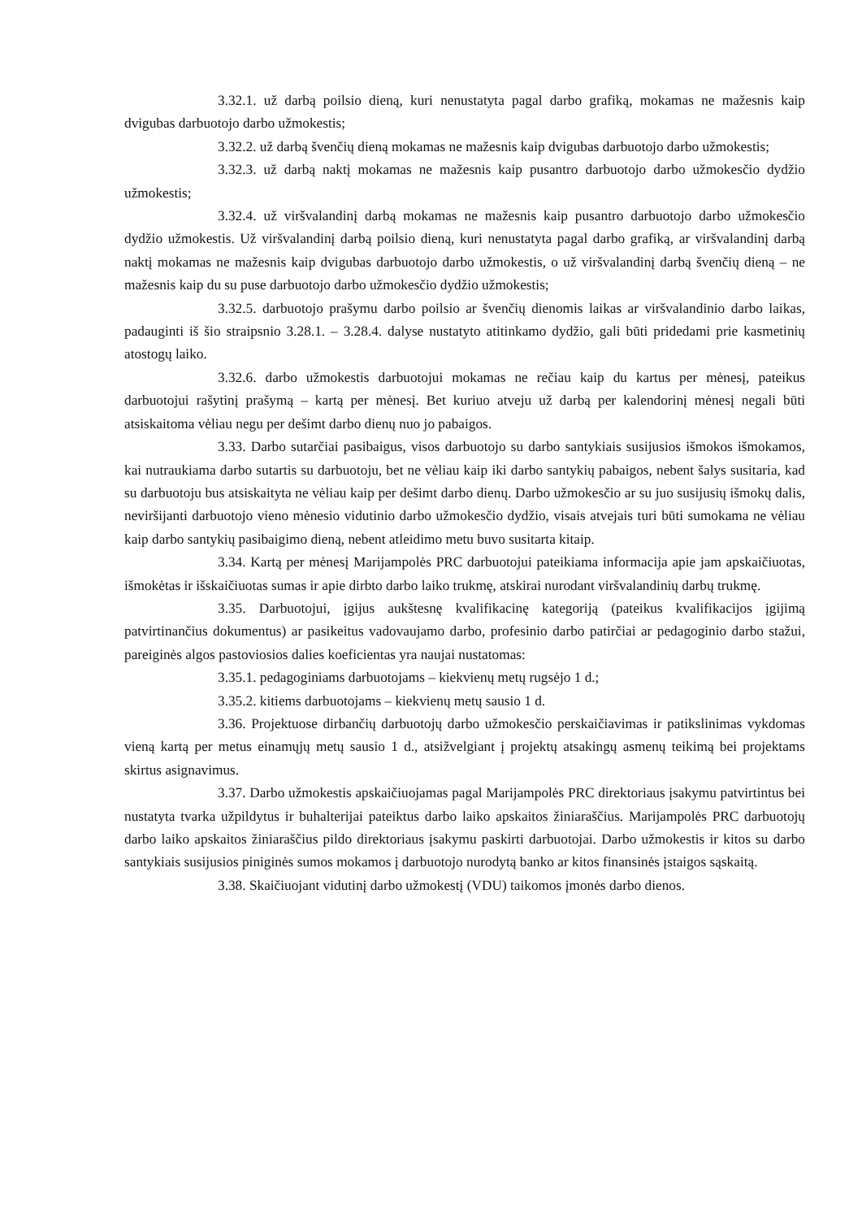3.32.1. už darbą poilsio dieną, kuri nenustatyta pagal darbo grafiką, mokamas ne mažesnis kaip dvigubas darbuotojo darbo užmokestis;
3.32.2. už darbą švenčių dieną mokamas ne mažesnis kaip dvigubas darbuotojo darbo užmokestis;
3.32.3. už darbą naktį mokamas ne mažesnis kaip pusantro darbuotojo darbo užmokesčio dydžio užmokestis;
3.32.4. už viršvalandinį darbą mokamas ne mažesnis kaip pusantro darbuotojo darbo užmokesčio dydžio užmokestis. Už viršvalandinį darbą poilsio dieną, kuri nenustatyta pagal darbo grafiką, ar viršvalandinį darbą naktį mokamas ne mažesnis kaip dvigubas darbuotojo darbo užmokestis, o už viršvalandinį darbą švenčių dieną – ne mažesnis kaip du su puse darbuotojo darbo užmokesčio dydžio užmokestis;
3.32.5. darbuotojo prašymu darbo poilsio ar švenčių dienomis laikas ar viršvalandinio darbo laikas, padauginti iš šio straipsnio 3.28.1. – 3.28.4. dalyse nustatyto atitinkamo dydžio, gali būti pridedami prie kasmetinių atostogų laiko.
3.32.6. darbo užmokestis darbuotojui mokamas ne rečiau kaip du kartus per mėnesį, pateikus darbuotojui rašytinį prašymą – kartą per mėnesį. Bet kuriuo atveju už darbą per kalendorinį mėnesį negali būti atsiskaitoma vėliau negu per dešimt darbo dienų nuo jo pabaigos.
3.33. Darbo sutarčiai pasibaigus, visos darbuotojo su darbo santykiais susijusios išmokos išmokamos, kai nutraukiama darbo sutartis su darbuotoju, bet ne vėliau kaip iki darbo santykių pabaigos, nebent šalys susitaria, kad su darbuotoju bus atsiskaityta ne vėliau kaip per dešimt darbo dienų. Darbo užmokesčio ar su juo susijusių išmokų dalis, neviršijanti darbuotojo vieno mėnesio vidutinio darbo užmokesčio dydžio, visais atvejais turi būti sumokama ne vėliau kaip darbo santykių pasibaigimo dieną, nebent atleidimo metu buvo susitarta kitaip.
3.34. Kartą per mėnesį Marijampolės PRC darbuotojui pateikiama informacija apie jam apskaičiuotas, išmokėtas ir išskaičiuotas sumas ir apie dirbto darbo laiko trukmę, atskirai nurodant viršvalandinių darbų trukmę.
3.35. Darbuotojui, įgijus aukštesnę kvalifikacinę kategoriją (pateikus kvalifikacijos įgijimą patvirtinančius dokumentus) ar pasikeitus vadovaujamo darbo, profesinio darbo patirčiai ar pedagoginio darbo stažui, pareiginės algos pastoviosios dalies koeficientas yra naujai nustatomas:
3.35.1. pedagoginiams darbuotojams – kiekvienų metų rugsėjo 1 d.;
3.35.2. kitiems darbuotojams – kiekvienų metų sausio 1 d.
3.36. Projektuose dirbančių darbuotojų darbo užmokesčio perskaičiavimas ir patikslinimas vykdomas vieną kartą per metus einamųjų metų sausio 1 d., atsižvelgiant į projektų atsakingų asmenų teikimą bei projektams skirtus asignavimus.
3.37. Darbo užmokestis apskaičiuojamas pagal Marijampolės PRC direktoriaus įsakymu patvirtintus bei nustatyta tvarka užpildytus ir buhalterijai pateiktus darbo laiko apskaitos žiniaraščius. Marijampolės PRC darbuotojų darbo laiko apskaitos žiniaraščius pildo direktoriaus įsakymu paskirti darbuotojai. Darbo užmokestis ir kitos su darbo santykiais susijusios piniginės sumos mokamos į darbuotojo nurodytą banko ar kitos finansinės įstaigos sąskaitą.
3.38. Skaičiuojant vidutinį darbo užmokestį (VDU) taikomos įmonės darbo dienos.